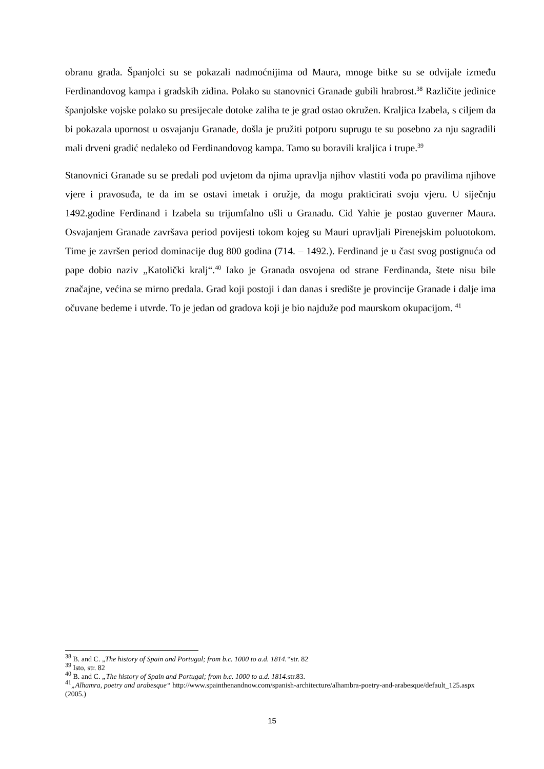obranu grada. Španjolci su se pokazali nadmoćnijima od Maura, mnoge bitke su se odvijale između Ferdinandovog kampa i gradskih zidina. Polako su stanovnici Granade gubili hrabrost.<sup>38</sup> Različite jedinice španjolske vojske polako su presijecale dotoke zaliha te je grad ostao okružen. Kraljica Izabela, s ciljem da bi pokazala upornost u osvajanju Granade, došla je pružiti potporu suprugu te su posebno za nju sagradili mali drveni gradić nedaleko od Ferdinandovog kampa. Tamo su boravili kraljica i trupe.<sup>39</sup>
Stanovnici Granade su se predali pod uvjetom da njima upravlja njihov vlastiti vođa po pravilima njihove vjere i pravosuđa, te da im se ostavi imetak i oružje, da mogu prakticirati svoju vjeru. U siječnju 1492.godine Ferdinand i Izabela su trijumfalno ušli u Granadu. Cid Yahie je postao guverner Maura. Osvajanjem Granade završava period povijesti tokom kojeg su Mauri upravljali Pirenejskim poluotokom. Time je završen period dominacije dug 800 godina (714. – 1492.). Ferdinand je u čast svog postignuća od pape dobio naziv „Katolički kralj“.<sup>40</sup> Iako je Granada osvojena od strane Ferdinanda, štete nisu bile značajne, većina se mirno predala. Grad koji postoji i dan danas i središte je provincije Granade i dalje ima očuvane bedeme i utvrde. To je jedan od gradova koji je bio najduže pod maurskom okupacijom. <sup>41</sup>
<sup>38</sup> B. and C. „The history of Spain and Portugal; from b.c. 1000 to a.d. 1814.“str. 82
<sup>39</sup> Isto, str. 82
<sup>40</sup> B. and C. „The history of Spain and Portugal; from b.c. 1000 to a.d. 1814.str.83.
<sup>41</sup>„Alhamra, poetry and arabesque“ http://www.spainthenandnow.com/spanish-architecture/alhambra-poetry-and-arabesque/default_125.aspx (2005.)
15